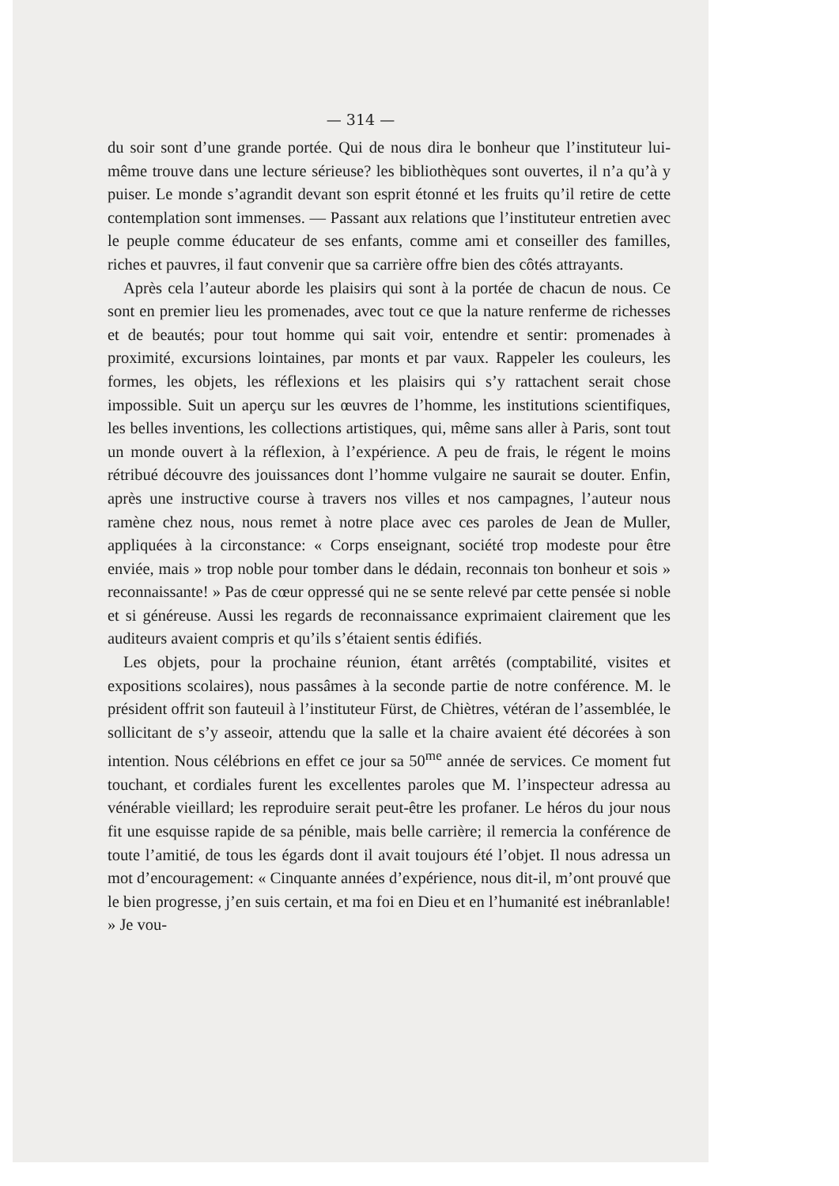— 314 —
du soir sont d’une grande portée. Qui de nous dira le bonheur que l’instituteur lui-même trouve dans une lecture sérieuse? les bibliothèques sont ouvertes, il n’a qu’à y puiser. Le monde s’agrandit devant son esprit étonné et les fruits qu’il retire de cette contemplation sont immenses. — Passant aux relations que l’instituteur entretien avec le peuple comme éducateur de ses enfants, comme ami et conseiller des familles, riches et pauvres, il faut convenir que sa carrière offre bien des côtés attrayants.
Après cela l’auteur aborde les plaisirs qui sont à la portée de chacun de nous. Ce sont en premier lieu les promenades, avec tout ce que la nature renferme de richesses et de beautés; pour tout homme qui sait voir, entendre et sentir: promenades à proximité, excursions lointaines, par monts et par vaux. Rappeler les couleurs, les formes, les objets, les réflexions et les plaisirs qui s’y rattachent serait chose impossible. Suit un aperçu sur les œuvres de l’homme, les institutions scientifiques, les belles inventions, les collections artistiques, qui, même sans aller à Paris, sont tout un monde ouvert à la réflexion, à l’expérience. A peu de frais, le régent le moins rétribué découvre des jouissances dont l’homme vulgaire ne saurait se douter. Enfin, après une instructive course à travers nos villes et nos campagnes, l’auteur nous ramène chez nous, nous remet à notre place avec ces paroles de Jean de Muller, appliquées à la circonstance: « Corps enseignant, société trop modeste pour être enviée, mais » trop noble pour tomber dans le dédain, reconnais ton bonheur et sois » reconnaissante! » Pas de cœur oppressé qui ne se sente relevé par cette pensée si noble et si généreuse. Aussi les regards de reconnaissance exprimaient clairement que les auditeurs avaient compris et qu’ils s’étaient sentis édifiés.
Les objets, pour la prochaine réunion, étant arrêtés (comptabilité, visites et expositions scolaires), nous passâmes à la seconde partie de notre conférence. M. le président offrit son fauteuil à l’instituteur Fürst, de Chiètres, vétéran de l’assemblée, le sollicitant de s’y asseoir, attendu que la salle et la chaire avaient été décorées à son intention. Nous célébrions en effet ce jour sa 50<sup>me</sup> année de services. Ce moment fut touchant, et cordiales furent les excellentes paroles que M. l’inspecteur adressa au vénérable vieillard; les reproduire serait peut-être les profaner. Le héros du jour nous fit une esquisse rapide de sa pénible, mais belle carrière; il remercia la conférence de toute l’amitié, de tous les égards dont il avait toujours été l’objet. Il nous adressa un mot d’encouragement: « Cinquante années d’expérience, nous dit-il, m’ont prouvé que le bien progresse, j’en suis certain, et ma foi en Dieu et en l’humanité est inébranlable! » Je vou-